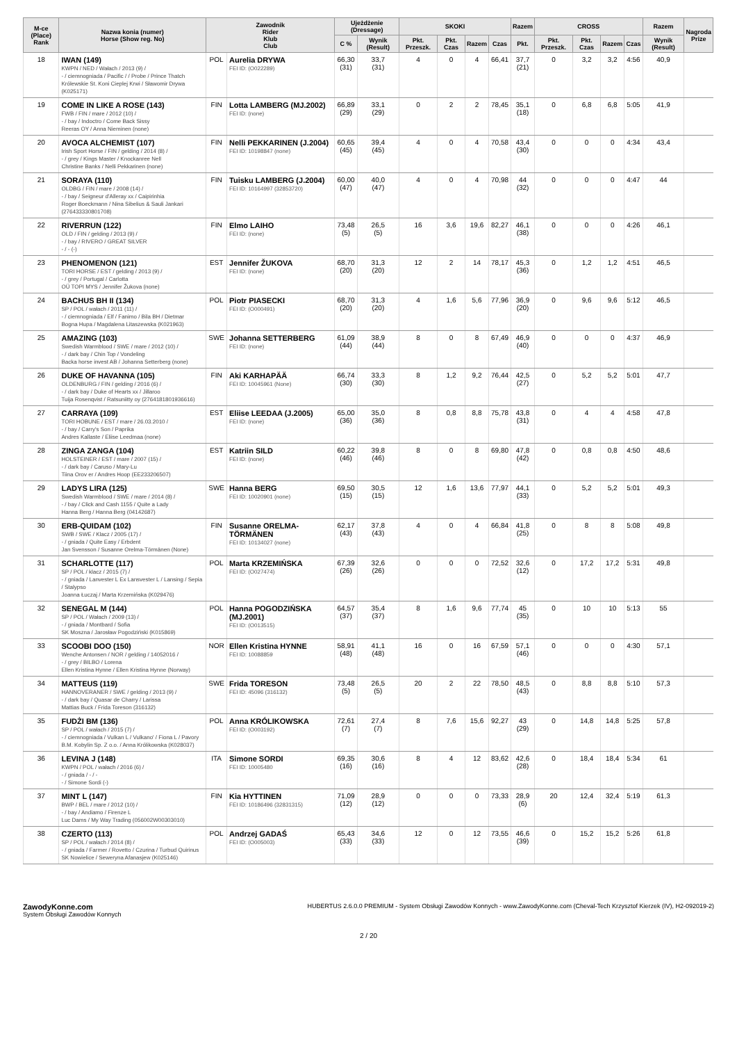| M-ce (Place) Rank | Nazwa konia (numer) Horse (Show reg. No) | Zawodnik Rider Klub Club | | Ujeżdżenie (Dressage) | | SKOKI | | | | Razem | CROSS | | | | Razem | Nagroda Prize |
| --- | --- | --- | --- | --- | --- | --- | --- | --- | --- | --- | --- | --- | --- | --- | --- | --- |
| | | | | C % | Wynik (Result) | Pkt. Przeszk. | Pkt. Czas | Razem | Czas | Pkt. | Pkt. Przeszk. | Pkt. Czas | Razem | Czas | Wynik (Result) | |
| 18 | IWAN (149) KWPN / NED / Wałach / 2013 (9) / - / ciemnogniada / Pacific / / Probe / Prince Thatch Królewskie St. Koni Cieplej Krwi / Sławomir Drywa (K025171) | POL | Aurelia DRYWA FEI ID: (O022289) | 66,30 (31) | 33,7 (31) | 4 | 0 | 4 | 66,41 | 37,7 (21) | 0 | 3,2 | 3,2 | 4:56 | 40,9 | |
| 19 | COME IN LIKE A ROSE (143) FWB / FIN / mare / 2012 (10) / - / bay / Indoctro / Come Back Sissy Reeras OY / Anna Nieminen (none) | FIN | Lotta LAMBERG (MJ.2002) FEI ID: (none) | 66,89 (29) | 33,1 (29) | 0 | 2 | 2 | 78,45 | 35,1 (18) | 0 | 6,8 | 6,8 | 5:05 | 41,9 | |
| 20 | AVOCA ALCHEMIST (107) Irish Sport Horse / FIN / gelding / 2014 (8) / - / grey / Kings Master / Knockanree Nell Christine Banks / Nelli Pekkarinen (none) | FIN | Nelli PEKKARINEN (J.2004) FEI ID: 10198847 (none) | 60,65 (45) | 39,4 (45) | 4 | 0 | 4 | 70,58 | 43,4 (30) | 0 | 0 | 0 | 4:34 | 43,4 | |
| 21 | SORAYA (110) OLDBG / FIN / mare / 2008 (14) / - / bay / Seigneur d'Alleray xx / Caipirinhia Roger Boeckmann / Nina Sibelius & Sauli Jankari (276433330801708) | FIN | Tuisku LAMBERG (J.2004) FEI ID: 10164997 (32853720) | 60,00 (47) | 40,0 (47) | 4 | 0 | 4 | 70,98 | 44 (32) | 0 | 0 | 0 | 4:47 | 44 | |
| 22 | RIVERRUN (122) OLD / FIN / gelding / 2013 (9) / - / bay / RIVERO / GREAT SILVER - / - (-) | FIN | Elmo LAIHO FEI ID: (none) | 73,48 (5) | 26,5 (5) | 16 | 3,6 | 19,6 | 82,27 | 46,1 (38) | 0 | 0 | 0 | 4:26 | 46,1 | |
| 23 | PHENOMENON (121) TORI HORSE / EST / gelding / 2013 (9) / - / grey / Portugal / Carlotta OÜ TOPI MYS / Jennifer Žukova (none) | EST | Jennifer ŽUKOVA FEI ID: (none) | 68,70 (20) | 31,3 (20) | 12 | 2 | 14 | 78,17 | 45,3 (36) | 0 | 1,2 | 1,2 | 4:51 | 46,5 | |
| 24 | BACHUS BH II (134) SP / POL / wałach / 2011 (11) / - / ciemnogniada / Elf / Fanimo / Bila BH / Dietmar Bogna Hupa / Magdalena Litaszewska (K021963) | POL | Piotr PIASECKI FEI ID: (O000491) | 68,70 (20) | 31,3 (20) | 4 | 1,6 | 5,6 | 77,96 | 36,9 (20) | 0 | 9,6 | 9,6 | 5:12 | 46,5 | |
| 25 | AMAZING (103) Swedish Warmblood / SWE / mare / 2012 (10) / - / dark bay / Chin Top / Vondeling Backa horse invest AB / Johanna Setterberg (none) | SWE | Johanna SETTERBERG FEI ID: (none) | 61,09 (44) | 38,9 (44) | 8 | 0 | 8 | 67,49 | 46,9 (40) | 0 | 0 | 0 | 4:37 | 46,9 | |
| 26 | DUKE OF HAVANNA (105) OLDENBURG / FIN / gelding / 2016 (6) / - / dark bay / Duke of Hearts xx / Jillaroo Tuija Rosenqvist / Ratsuniitty oy (2764181801936616) | FIN | Aki KARHAPÄÄ FEI ID: 10045961 (None) | 66,74 (30) | 33,3 (30) | 8 | 1,2 | 9,2 | 76,44 | 42,5 (27) | 0 | 5,2 | 5,2 | 5:01 | 47,7 | |
| 27 | CARRAYA (109) TORI HOBUNE / EST / mare / 26.03.2010 / - / bay / Carry's Son / Paprika Andres Kallaste / Eliise Leedmaa (none) | EST | Eliise LEEDAA (J.2005) FEI ID: (none) | 65,00 (36) | 35,0 (36) | 8 | 0,8 | 8,8 | 75,78 | 43,8 (31) | 0 | 4 | 4 | 4:58 | 47,8 | |
| 28 | ZINGA ZANGA (104) HOLSTEINER / EST / mare / 2007 (15) / - / dark bay / Caruso / Mary-Lu Tiina Orov er / Andres Hoop (EE233206507) | EST | Katriin SILD FEI ID: (none) | 60,22 (46) | 39,8 (46) | 8 | 0 | 8 | 69,80 | 47,8 (42) | 0 | 0,8 | 0,8 | 4:50 | 48,6 | |
| 29 | LADYS LIRA (125) Swedish Warmblood / SWE / mare / 2014 (8) / - / bay / Click and Cash 1155 / Quite a Lady Hanna Berg / Hanna Berg (04142687) | SWE | Hanna BERG FEI ID: 10020901 (none) | 69,50 (15) | 30,5 (15) | 12 | 1,6 | 13,6 | 77,97 | 44,1 (33) | 0 | 5,2 | 5,2 | 5:01 | 49,3 | |
| 30 | ERB-QUIDAM (102) SWB / SWE / Klacz / 2005 (17) / - / gniada / Quite Easy / Erbdent Jan Svensson / Susanne Orelma-Törmänen (None) | FIN | Susanne ORELMA-TÖRMÄNEN FEI ID: 10134027 (none) | 62,17 (43) | 37,8 (43) | 4 | 0 | 4 | 66,84 | 41,8 (25) | 0 | 8 | 8 | 5:08 | 49,8 | |
| 31 | SCHARLOTTE (117) SP / POL / klacz / 2015 (7) / - / gniada / Lanvester L Ex Lansvester L / Lansing / Sepia / Stalypso Joanna Łuczaj / Marta Krzemińska (K029476) | POL | Marta KRZEMIŃSKA FEI ID: (O027474) | 67,39 (26) | 32,6 (26) | 0 | 0 | 0 | 72,52 | 32,6 (12) | 0 | 17,2 | 17,2 | 5:31 | 49,8 | |
| 32 | SENEGAL M (144) SP / POL / Wałach / 2009 (13) / - / gniada / Montbard / Sofia SK Moszna / Jarosław Pogodziński (K015869) | POL | Hanna POGODZIŃSKA (MJ.2001) FEI ID: (O013515) | 64,57 (37) | 35,4 (37) | 8 | 1,6 | 9,6 | 77,74 | 45 (35) | 0 | 10 | 10 | 5:13 | 55 | |
| 33 | SCOOBI DOO (150) Wenche Antonsen / NOR / gelding / 14052016 / - / grey / BILBO / Lorena Ellen Kristina Hynne / Ellen Kristina Hynne (Norway) | NOR | Ellen Kristina HYNNE FEI ID: 10088859 | 58,91 (48) | 41,1 (48) | 16 | 0 | 16 | 67,59 | 57,1 (46) | 0 | 0 | 0 | 4:30 | 57,1 | |
| 34 | MATTEUS (119) HANNOVERANER / SWE / gelding / 2013 (9) / - / dark bay / Quasar de Charry / Larissa Mattias Buck / Frida Toreson (316132) | SWE | Frida TORESON FEI ID: 45096 (316132) | 73,48 (5) | 26,5 (5) | 20 | 2 | 22 | 78,50 | 48,5 (43) | 0 | 8,8 | 8,8 | 5:10 | 57,3 | |
| 35 | FUDŻI BM (136) SP / POL / wałach / 2015 (7) / - / ciemnogniada / Vulkan L / Vulkano' / Fiona L / Pavory B.M. Kobylin Sp. Z o.o. / Anna Królikowska (K028037) | POL | Anna KRÓLIKOWSKA FEI ID: (O003192) | 72,61 (7) | 27,4 (7) | 8 | 7,6 | 15,6 | 92,27 | 43 (29) | 0 | 14,8 | 14,8 | 5:25 | 57,8 | |
| 36 | LEVINA J (148) KWPN / POL / wałach / 2016 (6) / - / gniada / - / - - / Simone Sordi (-) | ITA | Simone SORDI FEI ID: 10005480 | 69,35 (16) | 30,6 (16) | 8 | 4 | 12 | 83,62 | 42,6 (28) | 0 | 18,4 | 18,4 | 5:34 | 61 | |
| 37 | MINT L (147) BWP / BEL / mare / 2012 (10) / - / bay / Andiamo / Firenze L Luc Dams / My Way Trading (056002W00303010) | FIN | Kia HYTTINEN FEI ID: 10186496 (32831315) | 71,09 (12) | 28,9 (12) | 0 | 0 | 0 | 73,33 | 28,9 (6) | 20 | 12,4 | 32,4 | 5:19 | 61,3 | |
| 38 | CZERTO (113) SP / POL / wałach / 2014 (8) / - / gniada / Farmer / Rovetto / Czurina / Turbud Quirinus SK Nowielice / Seweryna Afanasjew (K025146) | POL | Andrzej GADAŚ FEI ID: (O005003) | 65,43 (33) | 34,6 (33) | 12 | 0 | 12 | 73,55 | 46,6 (39) | 0 | 15,2 | 15,2 | 5:26 | 61,8 | |
ZawodyKonne.com
System Obsługi Zawodów Konnych
HUBERTUS 2.6.0.0 PREMIUM - System Obsługi Zawodów Konnych - www.ZawodyKonne.com (Cheval-Tech Krzysztof Kierzek (IV), H2-092019-2)
2 / 20